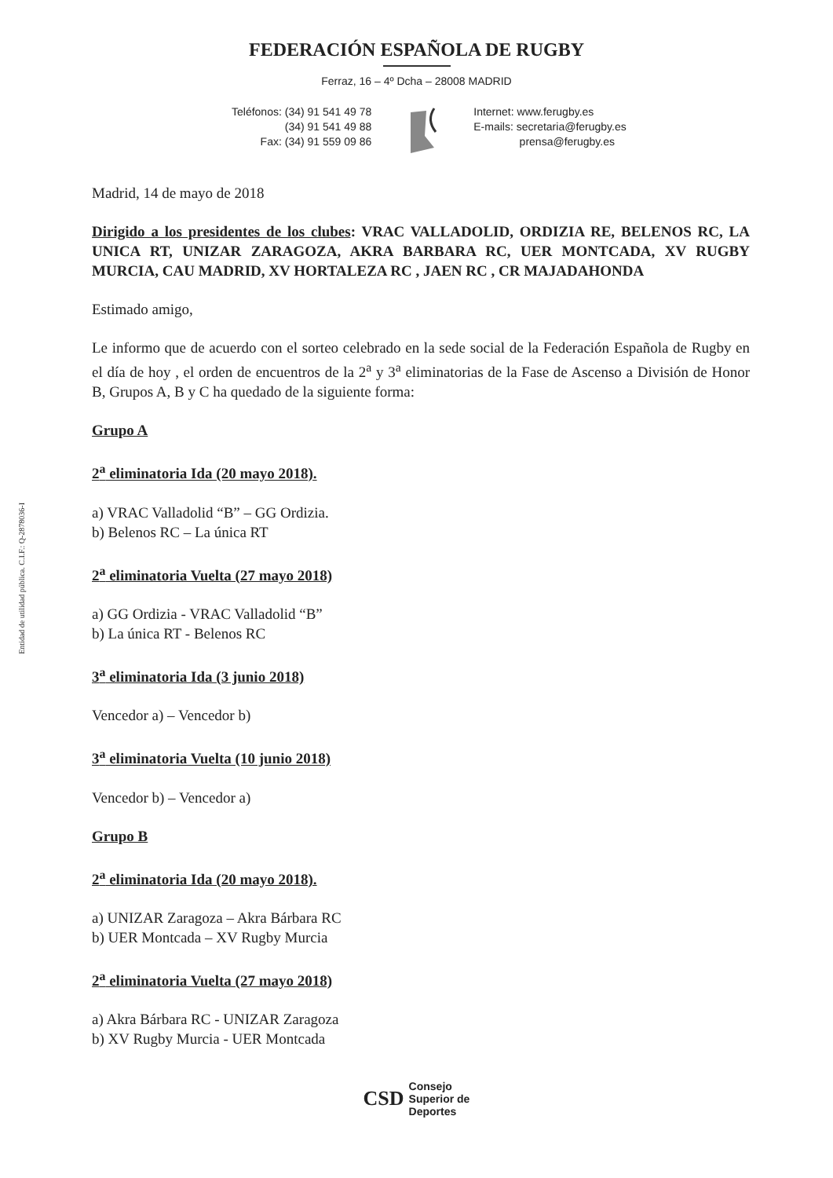Entidad de utilidad pública. C.I.F.: Q-2878036-I
FEDERACIÓN ESPAÑOLA DE RUGBY
Ferraz, 16 – 4º Dcha – 28008 MADRID
Teléfonos: (34) 91 541 49 78
(34) 91 541 49 88
Fax: (34) 91 559 09 86
Internet: www.ferugby.es
E-mails: secretaria@ferugby.es
prensa@ferugby.es
Madrid, 14 de mayo de 2018
Dirigido a los presidentes de los clubes: VRAC VALLADOLID, ORDIZIA RE, BELENOS RC, LA UNICA RT, UNIZAR ZARAGOZA, AKRA BARBARA RC, UER MONTCADA, XV RUGBY MURCIA, CAU MADRID, XV HORTALEZA RC , JAEN RC , CR MAJADAHONDA
Estimado amigo,
Le informo que de acuerdo con el sorteo celebrado en la sede social de la Federación Española de Rugby en el día de hoy , el orden de encuentros de la 2<sup>a</sup> y 3<sup>a</sup> eliminatorias de la Fase de Ascenso a División de Honor B, Grupos A, B y C ha quedado de la siguiente forma:
Grupo A
2<sup>a</sup> eliminatoria Ida (20 mayo 2018).
a) VRAC Valladolid “B” – GG Ordizia.
b) Belenos RC – La única RT
2<sup>a</sup> eliminatoria Vuelta (27 mayo 2018)
a) GG Ordizia - VRAC Valladolid “B”
b) La única RT - Belenos RC
3<sup>a</sup> eliminatoria Ida (3 junio 2018)
Vencedor a) – Vencedor b)
3<sup>a</sup> eliminatoria Vuelta (10 junio 2018)
Vencedor b) – Vencedor a)
Grupo B
2<sup>a</sup> eliminatoria Ida (20 mayo 2018).
a) UNIZAR Zaragoza – Akra Bárbara RC
b) UER Montcada – XV Rugby Murcia
2<sup>a</sup> eliminatoria Vuelta (27 mayo 2018)
a) Akra Bárbara RC - UNIZAR Zaragoza
b) XV Rugby Murcia - UER Montcada
CSD
Consejo
Superior de
Deportes